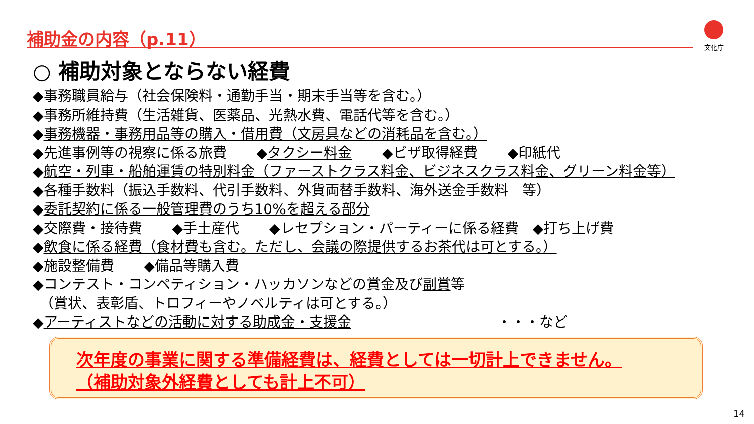補助金の内容（p.11） 文化庁
○ 補助対象とならない経費
◆事務職員給与（社会保険料・通勤手当・期末手当等を含む。）
◆事務所維持費（生活雑貨、医薬品、光熱水費、電話代等を含む。）
◆事務機器・事務用品等の購入・借用費（文房具などの消耗品を含む。）
◆先進事例等の視察に係る旅費 ◆タクシー料金 ◆ビザ取得経費 ◆印紙代
◆航空・列車・船舶運賃の特別料金（ファーストクラス料金、ビジネスクラス料金、グリーン料金等）
◆各種手数料（振込手数料、代引手数料、外貨両替手数料、海外送金手数料　等）
◆委託契約に係る一般管理費のうち10%を超える部分
◆交際費・接待費 ◆手土産代 ◆レセプション・パーティーに係る経費　◆打ち上げ費
◆飲食に係る経費（食材費も含む。ただし、会議の際提供するお茶代は可とする。）
◆施設整備費 ◆備品等購入費
◆コンテスト・コンペティション・ハッカソンなどの賞金及び副賞等
　（賞状、表彰盾、トロフィーやノベルティは可とする。）
◆アーティストなどの活動に対する助成金・支援金 ・・・など
次年度の事業に関する準備経費は、経費としては一切計上できません。
（補助対象外経費としても計上不可）
14